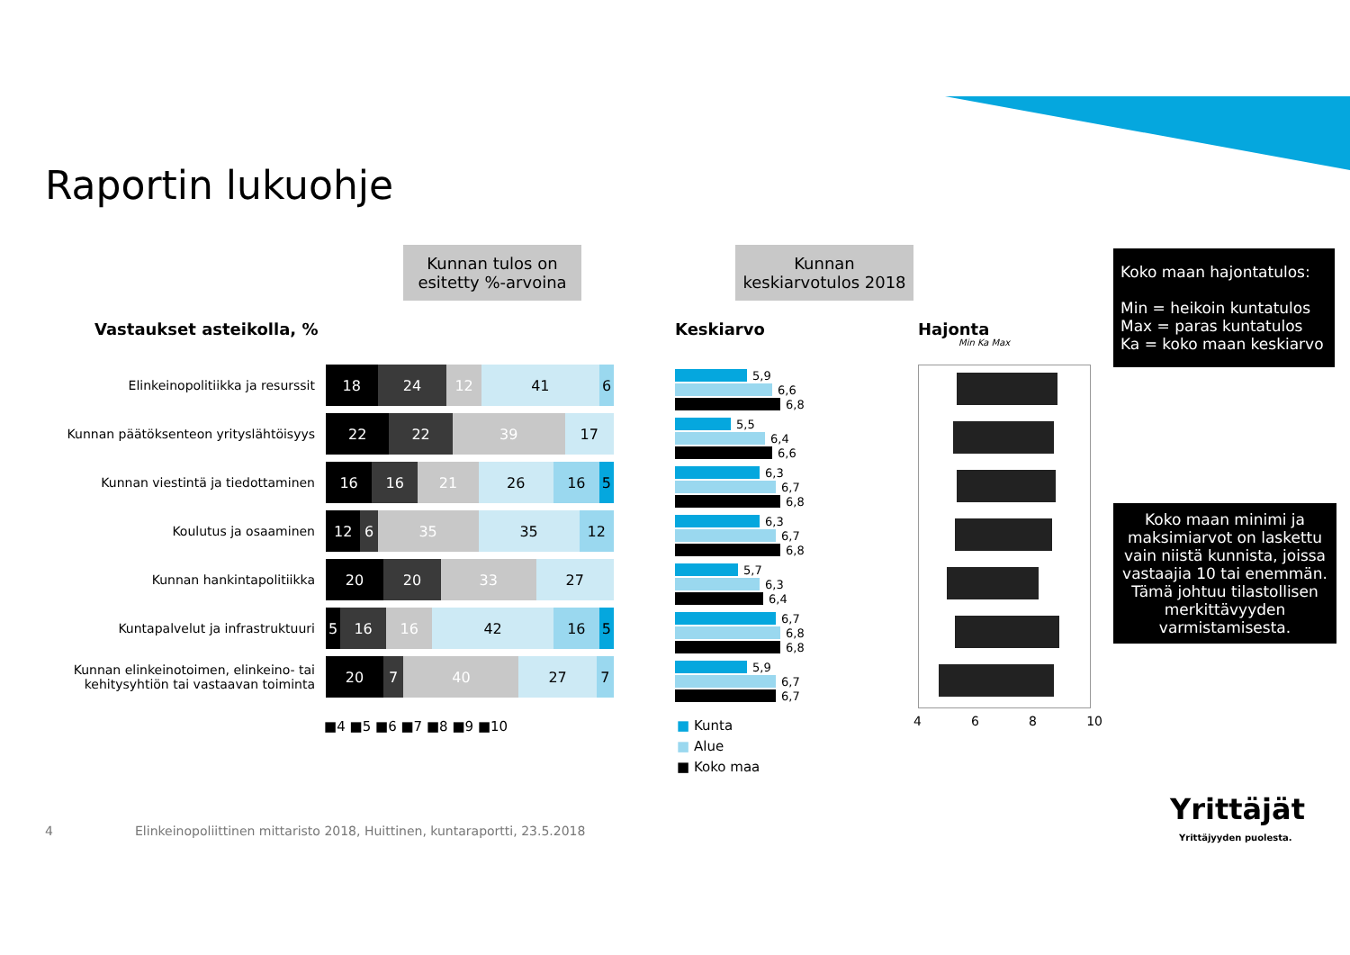Raportin lukuohje
Kunnan tulos on
esitetty %-arvoina
Kunnan
keskiarvotulos 2018
Koko maan hajontatulos:
Min = heikoin kuntatulos
Max = paras kuntatulos
Ka = koko maan keskiarvo
Koko maan minimi ja maksimiarvot on laskettu vain niistä kunnista, joissa vastaajia 10 tai enemmän. Tämä johtuu tilastollisen merkittävyyden varmistamisesta.
Vastaukset asteikolla, % Keskiarvo Hajonta
Min Ka Max
Elinkeinopolitiikka ja resurssit
18 24 12 41 6
Kunnan päätöksenteon yrityslähtöisyys
22 22 39 17
Kunnan viestintä ja tiedottaminen
16 16 21 26 16 5
Koulutus ja osaaminen
12 6 35 35 12
Kunnan hankintapolitiikka
20 20 33 27
Kuntapalvelut ja infrastruktuuri
5 16 16 42 16 5
Kunnan elinkeinotoimen, elinkeino- tai kehitysyhtiön tai vastaavan toiminta
20 7 40 27 7
5,9
6,6
6,8
5,5
6,4
6,6
6,3
6,7
6,8
6,3
6,7
6,8
5,7
6,3
6,4
6,7
6,8
6,8
5,9
6,7
6,7
4 6 8 10
■4 ■5 ■6 ■7 ■8 ■9 ■10
■ Kunta
■ Alue
■ Koko maa
4
Elinkeinopoliittinen mittaristo 2018, Huittinen, kuntaraportti, 23.5.2018
Yrittäjät
Yrittäjyyden puolesta.